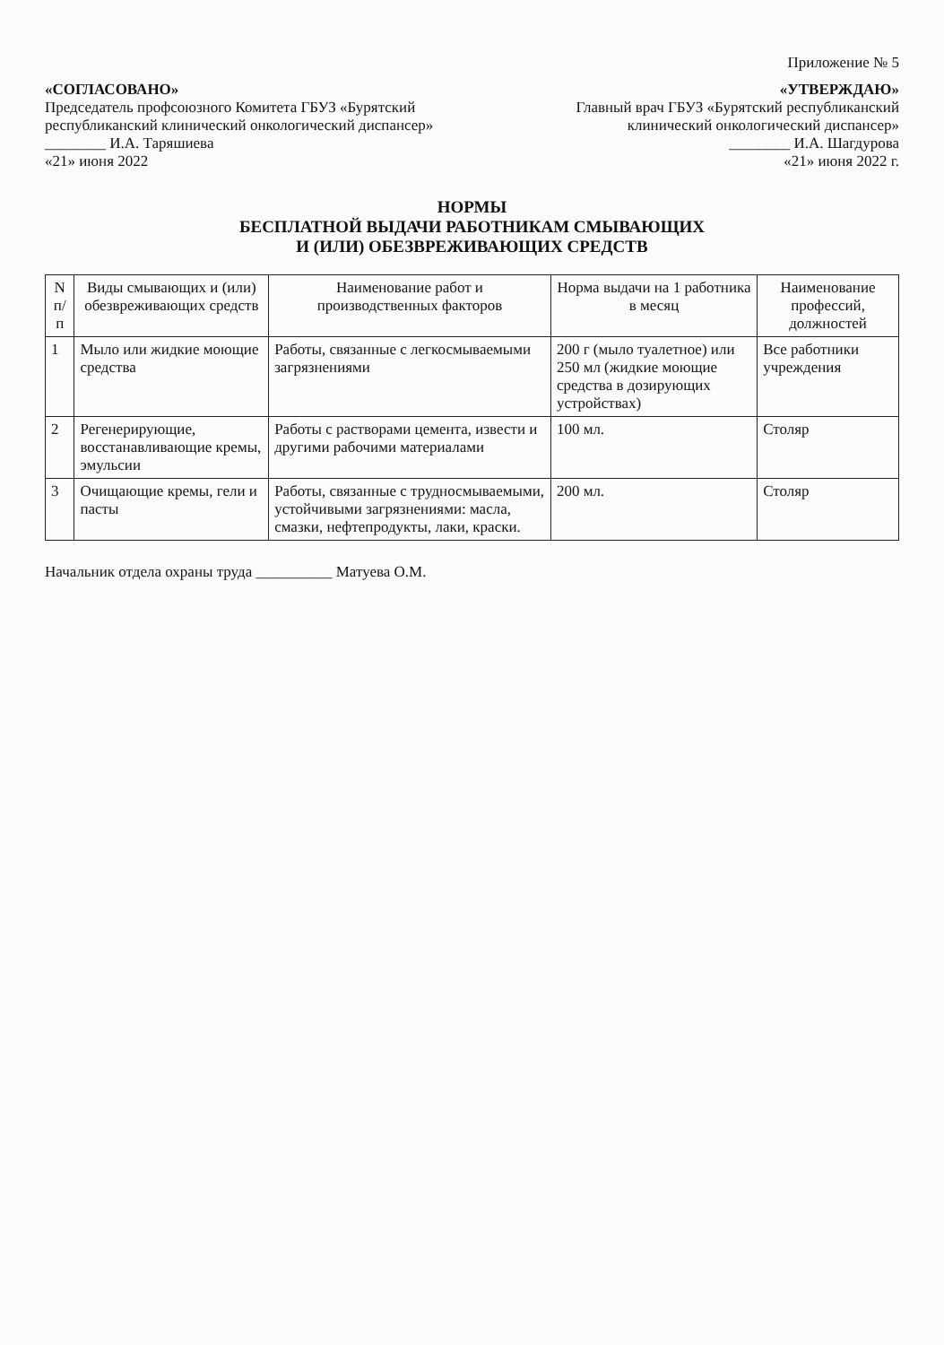Приложение № 5
«СОГЛАСОВАНО»
Председатель профсоюзного Комитета ГБУЗ «Бурятский республиканский клинический онкологический диспансер»
________ И.А. Таряшиева
«21» июня 2022
«УТВЕРЖДАЮ»
Главный врач ГБУЗ «Бурятский республиканский клинический онкологический диспансер»
________ И.А. Шагдурова
«21» июня 2022 г.
НОРМЫ
БЕСПЛАТНОЙ ВЫДАЧИ РАБОТНИКАМ СМЫВАЮЩИХ
И (ИЛИ) ОБЕЗВРЕЖИВАЮЩИХ СРЕДСТВ
| N п/п | Виды смывающих и (или) обезвреживающих средств | Наименование работ и производственных факторов | Норма выдачи на 1 работника в месяц | Наименование профессий, должностей |
| --- | --- | --- | --- | --- |
| 1 | Мыло или жидкие моющие средства | Работы, связанные с легкосмываемыми загрязнениями | 200 г (мыло туалетное) или 250 мл (жидкие моющие средства в дозирующих устройствах) | Все работники учреждения |
| 2 | Регенерирующие, восстанавливающие кремы, эмульсии | Работы с растворами цемента, извести и другими рабочими материалами | 100 мл. | Столяр |
| 3 | Очищающие кремы, гели и пасты | Работы, связанные с трудносмываемыми, устойчивыми загрязнениями: масла, смазки, нефтепродукты, лаки, краски. | 200 мл. | Столяр |
Начальник отдела охраны труда __________ Матуева О.М.